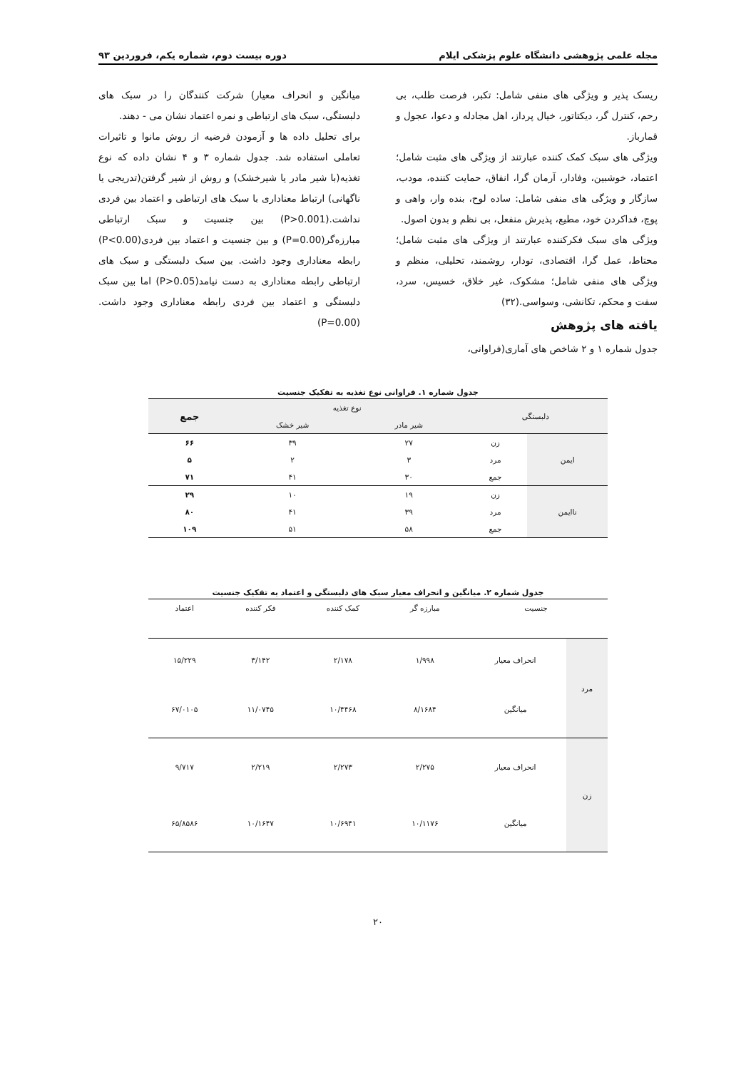مجله علمی پژوهشی دانشگاه علوم پزشکی ایلام دوره بیست دوم، شماره یکم، فروردین ۹۳
ریسک پذیر و ویژگی های منفی شامل: تکبر، فرصت طلب، بی رحم، کنترل گر، دیکتاتور، خیال پرداز، اهل مجادله و دعوا، عجول و قمارباز.
ویژگی های سبک کمک کننده عبارتند از ویژگی های مثبت شامل؛ اعتماد، خوشبین، وفادار، آرمان گرا، انفاق، حمایت کننده، مودب، سازگار و ویژگی های منفی شامل: ساده لوح، بنده وار، واهی و پوچ، فداکردن خود، مطیع، پذیرش منفعل، بی نظم و بدون اصول.
ویژگی های سبک فکرکننده عبارتند از ویژگی های مثبت شامل؛ محتاط، عمل گرا، اقتصادی، تودار، روشمند، تحلیلی، منظم و ویژگی های منفی شامل؛ مشکوک، غیر خلاق، خسیس، سرد، سفت و محکم، تکانشی، وسواسی.(۳۲)
یافته های پژوهش
جدول شماره ۱ و ۲ شاخص های آماری(فراوانی،
میانگین و انحراف معیار) شرکت کنندگان را در سبک های دلبستگی، سبک های ارتباطی و نمره اعتماد نشان می - دهند.
برای تحلیل داده ها و آزمودن فرضیه از روش مانوا و تاثیرات تعاملی استفاده شد. جدول شماره ۳ و ۴ نشان داده که نوع تغذیه(با شیر مادر یا شیرخشک) و روش از شیر گرفتن(تدریجی یا ناگهانی) ارتباط معناداری با سبک های ارتباطی و اعتماد بین فردی نداشت.(P>0.001) بین جنسیت و سبک ارتباطی مبارزه‌گر(P=0.00) و بین جنسیت و اعتماد بین فردی(P<0.00) رابطه معناداری وجود داشت. بین سبک دلبستگی و سبک های ارتباطی رابطه معناداری به دست نیامد(P>0.05) اما بین سبک دلبستگی و اعتماد بین فردی رابطه معناداری وجود داشت.(P=0.00)
جدول شماره ۱. فراوانی نوع تغذیه به تفکیک جنسیت
| دلبستگی | | نوع تغذیه | | جمع |
| --- | --- | --- | --- | --- |
| | | شیر مادر | شیر خشک | |
| ایمن | زن | ۲۷ | ۳۹ | ۶۶ |
| | مرد | ۳ | ۲ | ۵ |
| | جمع | ۳۰ | ۴۱ | ۷۱ |
| ناایمن | زن | ۱۹ | ۱۰ | ۲۹ |
| | مرد | ۳۹ | ۴۱ | ۸۰ |
| | جمع | ۵۸ | ۵۱ | ۱۰۹ |
جدول شماره ۲. میانگین و انحراف معیار سبک های دلبستگی و اعتماد به تفکیک جنسیت
| جنسیت | | مبارزه گر | کمک کننده | فکر کننده | اعتماد |
| --- | --- | --- | --- | --- | --- |
| مرد | انحراف معیار | ۱/۹۹۸ | ۲/۱۷۸ | ۳/۱۴۲ | ۱۵/۲۲۹ |
| | میانگین | ۸/۱۶۸۴ | ۱۰/۴۴۶۸ | ۱۱/۰۷۴۵ | ۶۷/۰۱۰۵ |
| زن | انحراف معیار | ۲/۲۷۵ | ۲/۲۷۳ | ۲/۲۱۹ | ۹/۷۱۷ |
| | میانگین | ۱۰/۱۱۷۶ | ۱۰/۶۹۴۱ | ۱۰/۱۶۴۷ | ۶۵/۸۵۸۶ |
۲۰